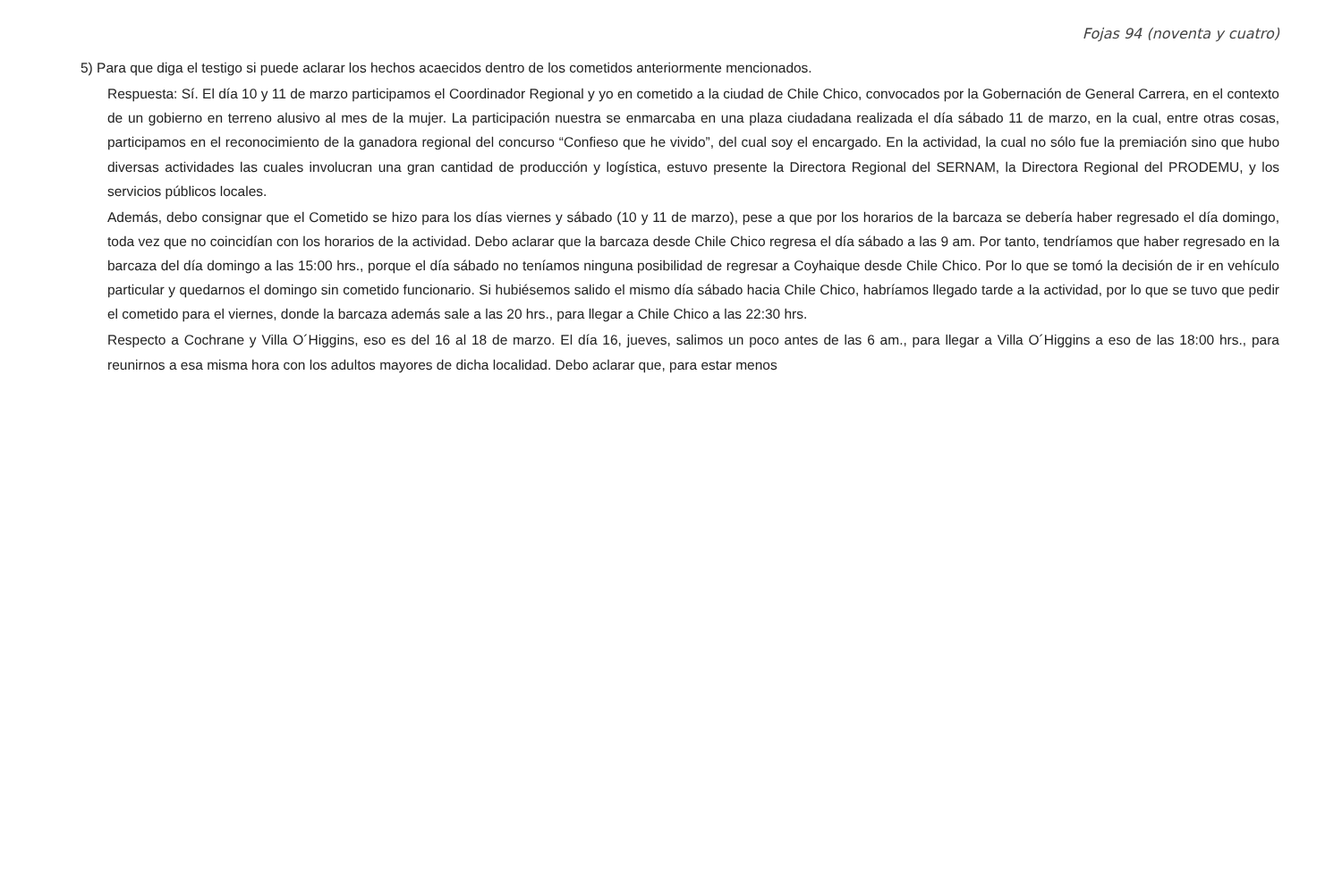Fojas 94 (noventa y cuatro)
5) Para que diga el testigo si puede aclarar los hechos acaecidos dentro de los cometidos anteriormente mencionados.
Respuesta: Sí. El día 10 y 11 de marzo participamos el Coordinador Regional y yo en cometido a la ciudad de Chile Chico, convocados por la Gobernación de General Carrera, en el contexto de un gobierno en terreno alusivo al mes de la mujer. La participación nuestra se enmarcaba en una plaza ciudadana realizada el día sábado 11 de marzo, en la cual, entre otras cosas, participamos en el reconocimiento de la ganadora regional del concurso “Confieso que he vivido”, del cual soy el encargado. En la actividad, la cual no sólo fue la premiación sino que hubo diversas actividades las cuales involucran una gran cantidad de producción y logística, estuvo presente la Directora Regional del SERNAM, la Directora Regional del PRODEMU, y los servicios públicos locales.
Además, debo consignar que el Cometido se hizo para los días viernes y sábado (10 y 11 de marzo), pese a que por los horarios de la barcaza se debería haber regresado el día domingo, toda vez que no coincidían con los horarios de la actividad. Debo aclarar que la barcaza desde Chile Chico regresa el día sábado a las 9 am. Por tanto, tendríamos que haber regresado en la barcaza del día domingo a las 15:00 hrs., porque el día sábado no teníamos ninguna posibilidad de regresar a Coyhaique desde Chile Chico. Por lo que se tomó la decisión de ir en vehículo particular y quedarnos el domingo sin cometido funcionario. Si hubiésemos salido el mismo día sábado hacia Chile Chico, habríamos llegado tarde a la actividad, por lo que se tuvo que pedir el cometido para el viernes, donde la barcaza además sale a las 20 hrs., para llegar a Chile Chico a las 22:30 hrs.
Respecto a Cochrane y Villa O´Higgins, eso es del 16 al 18 de marzo. El día 16, jueves, salimos un poco antes de las 6 am., para llegar a Villa O´Higgins a eso de las 18:00 hrs., para reunirnos a esa misma hora con los adultos mayores de dicha localidad. Debo aclarar que, para estar menos